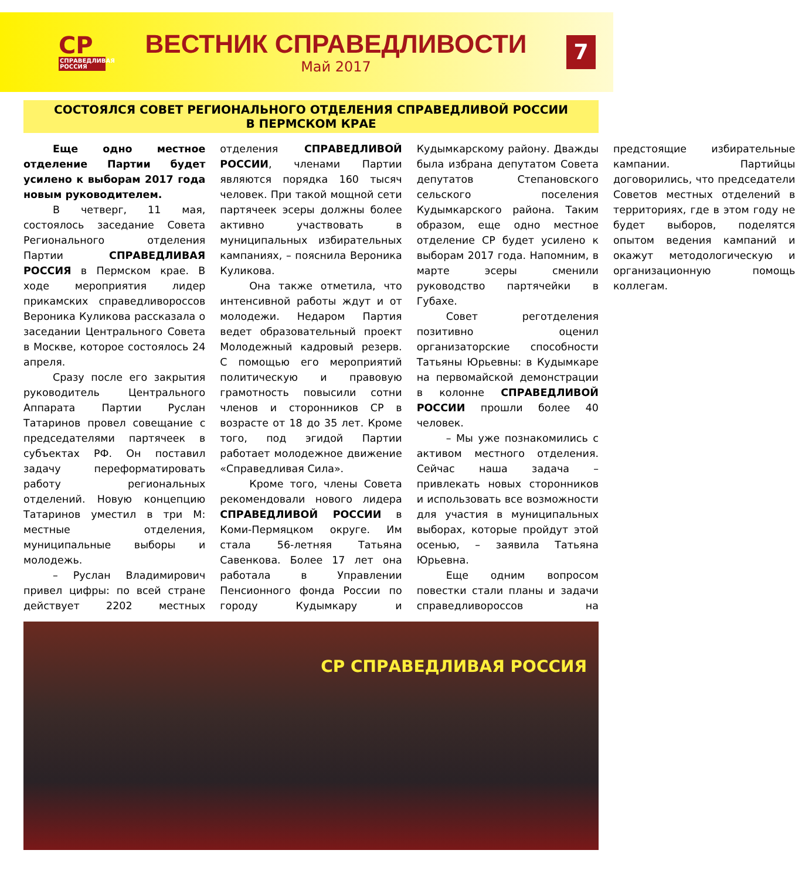СР
СПРАВЕДЛИВАЯ РОССИЯ
ВЕСТНИК СПРАВЕДЛИВОСТИ
Май 2017
7
СОСТОЯЛСЯ СОВЕТ РЕГИОНАЛЬНОГО ОТДЕЛЕНИЯ СПРАВЕДЛИВОЙ РОССИИ
В ПЕРМСКОМ КРАЕ
Еще одно местное отделение Партии будет усилено к выборам 2017 года новым руководителем.
В четверг, 11 мая, состоялось заседание Совета Регионального отделения Партии СПРАВЕДЛИВАЯ РОССИЯ в Пермском крае. В ходе мероприятия лидер прикамских справедливороссов Вероника Куликова рассказала о заседании Центрального Совета в Москве, которое состоялось 24 апреля.
Сразу после его закрытия руководитель Центрального Аппарата Партии Руслан Татаринов провел совещание с председателями партячеек в субъектах РФ. Он поставил задачу переформатировать работу региональных отделений. Новую концепцию Татаринов уместил в три М: местные отделения, муниципальные выборы и молодежь.
– Руслан Владимирович привел цифры: по всей стране действует 2202 местных отделения СПРАВЕДЛИВОЙ РОССИИ, членами Партии являются порядка 160 тысяч человек. При такой мощной сети партячеек эсеры должны более активно участвовать в муниципальных избирательных кампаниях, – пояснила Вероника Куликова.
Она также отметила, что интенсивной работы ждут и от молодежи. Недаром Партия ведет образовательный проект Молодежный кадровый резерв. С помощью его мероприятий политическую и правовую грамотность повысили сотни членов и сторонников СР в возрасте от 18 до 35 лет. Кроме того, под эгидой Партии работает молодежное движение «Справедливая Сила».
Кроме того, члены Совета рекомендовали нового лидера СПРАВЕДЛИВОЙ РОССИИ в Коми-Пермяцком округе. Им стала 56-летняя Татьяна Савенкова. Более 17 лет она работала в Управлении Пенсионного фонда России по городу Кудымкару и Кудымкарскому району. Дважды была избрана депутатом Совета депутатов Степановского сельского поселения Кудымкарского района. Таким образом, еще одно местное отделение СР будет усилено к выборам 2017 года. Напомним, в марте эсеры сменили руководство партячейки в Губахе.
Совет реготделения позитивно оценил организаторские способности Татьяны Юрьевны: в Кудымкаре на первомайской демонстрации в колонне СПРАВЕДЛИВОЙ РОССИИ прошли более 40 человек.
– Мы уже познакомились с активом местного отделения. Сейчас наша задача – привлекать новых сторонников и использовать все возможности для участия в муниципальных выборах, которые пройдут этой осенью, – заявила Татьяна Юрьевна.
Еще одним вопросом повестки стали планы и задачи справедливороссов на предстоящие избирательные кампании. Партийцы договорились, что председатели Советов местных отделений в территориях, где в этом году не будет выборов, поделятся опытом ведения кампаний и окажут методологическую и организационную помощь коллегам.
СР СПРАВЕДЛИВАЯ РОССИЯ